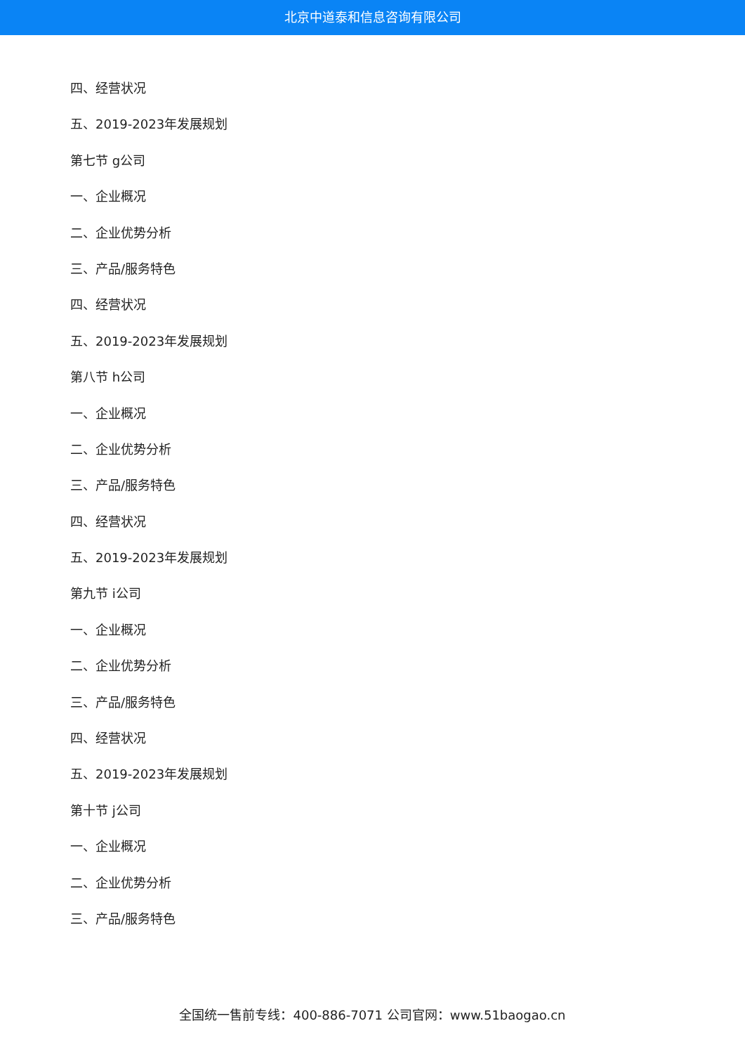北京中道泰和信息咨询有限公司
四、经营状况
五、2019-2023年发展规划
第七节 g公司
一、企业概况
二、企业优势分析
三、产品/服务特色
四、经营状况
五、2019-2023年发展规划
第八节 h公司
一、企业概况
二、企业优势分析
三、产品/服务特色
四、经营状况
五、2019-2023年发展规划
第九节 i公司
一、企业概况
二、企业优势分析
三、产品/服务特色
四、经营状况
五、2019-2023年发展规划
第十节 j公司
一、企业概况
二、企业优势分析
三、产品/服务特色
全国统一售前专线：400-886-7071 公司官网：www.51baogao.cn